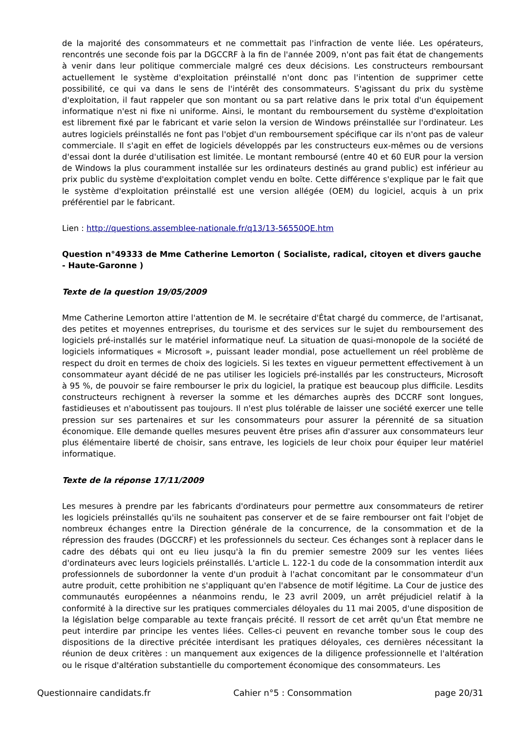de la majorité des consommateurs et ne commettait pas l'infraction de vente liée. Les opérateurs, rencontrés une seconde fois par la DGCCRF à la fin de l'année 2009, n'ont pas fait état de changements à venir dans leur politique commerciale malgré ces deux décisions. Les constructeurs remboursant actuellement le système d'exploitation préinstallé n'ont donc pas l'intention de supprimer cette possibilité, ce qui va dans le sens de l'intérêt des consommateurs. S'agissant du prix du système d'exploitation, il faut rappeler que son montant ou sa part relative dans le prix total d'un équipement informatique n'est ni fixe ni uniforme. Ainsi, le montant du remboursement du système d'exploitation est librement fixé par le fabricant et varie selon la version de Windows préinstallée sur l'ordinateur. Les autres logiciels préinstallés ne font pas l'objet d'un remboursement spécifique car ils n'ont pas de valeur commerciale. Il s'agit en effet de logiciels développés par les constructeurs eux-mêmes ou de versions d'essai dont la durée d'utilisation est limitée. Le montant remboursé (entre 40 et 60 EUR pour la version de Windows la plus couramment installée sur les ordinateurs destinés au grand public) est inférieur au prix public du système d'exploitation complet vendu en boîte. Cette différence s'explique par le fait que le système d'exploitation préinstallé est une version allégée (OEM) du logiciel, acquis à un prix préférentiel par le fabricant.
Lien : http://questions.assemblee-nationale.fr/q13/13-56550QE.htm
Question n°49333 de Mme Catherine Lemorton ( Socialiste, radical, citoyen et divers gauche - Haute-Garonne )
Texte de la question 19/05/2009
Mme Catherine Lemorton attire l'attention de M. le secrétaire d'État chargé du commerce, de l'artisanat, des petites et moyennes entreprises, du tourisme et des services sur le sujet du remboursement des logiciels pré-installés sur le matériel informatique neuf. La situation de quasi-monopole de la société de logiciels informatiques « Microsoft », puissant leader mondial, pose actuellement un réel problème de respect du droit en termes de choix des logiciels. Si les textes en vigueur permettent effectivement à un consommateur ayant décidé de ne pas utiliser les logiciels pré-installés par les constructeurs, Microsoft à 95 %, de pouvoir se faire rembourser le prix du logiciel, la pratique est beaucoup plus difficile. Lesdits constructeurs rechignent à reverser la somme et les démarches auprès des DCCRF sont longues, fastidieuses et n'aboutissent pas toujours. Il n'est plus tolérable de laisser une société exercer une telle pression sur ses partenaires et sur les consommateurs pour assurer la pérennité de sa situation économique. Elle demande quelles mesures peuvent être prises afin d'assurer aux consommateurs leur plus élémentaire liberté de choisir, sans entrave, les logiciels de leur choix pour équiper leur matériel informatique.
Texte de la réponse 17/11/2009
Les mesures à prendre par les fabricants d'ordinateurs pour permettre aux consommateurs de retirer les logiciels préinstallés qu'ils ne souhaitent pas conserver et de se faire rembourser ont fait l'objet de nombreux échanges entre la Direction générale de la concurrence, de la consommation et de la répression des fraudes (DGCCRF) et les professionnels du secteur. Ces échanges sont à replacer dans le cadre des débats qui ont eu lieu jusqu'à la fin du premier semestre 2009 sur les ventes liées d'ordinateurs avec leurs logiciels préinstallés. L'article L. 122-1 du code de la consommation interdit aux professionnels de subordonner la vente d'un produit à l'achat concomitant par le consommateur d'un autre produit, cette prohibition ne s'appliquant qu'en l'absence de motif légitime. La Cour de justice des communautés européennes a néanmoins rendu, le 23 avril 2009, un arrêt préjudiciel relatif à la conformité à la directive sur les pratiques commerciales déloyales du 11 mai 2005, d'une disposition de la législation belge comparable au texte français précité. Il ressort de cet arrêt qu'un État membre ne peut interdire par principe les ventes liées. Celles-ci peuvent en revanche tomber sous le coup des dispositions de la directive précitée interdisant les pratiques déloyales, ces dernières nécessitant la réunion de deux critères : un manquement aux exigences de la diligence professionnelle et l'altération ou le risque d'altération substantielle du comportement économique des consommateurs. Les
Questionnaire candidats.fr Cahier n°5 : Consommation page 20/31